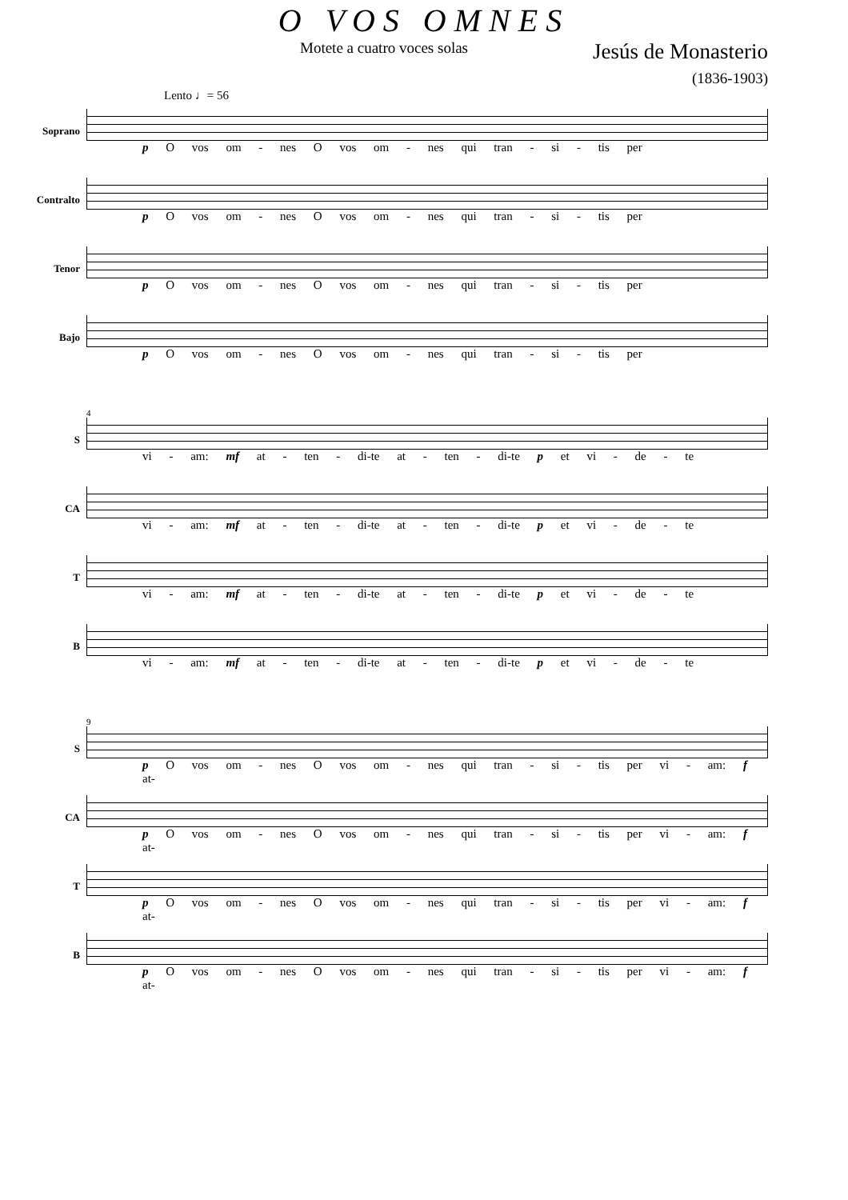O VOS OMNES
Motete a cuatro voces solas Jesús de Monasterio
(1836-1903)
Lento ♩= 56
Soprano
p O vos om - nes O vos om - nes qui tran - si - tis per
Contralto
p O vos om - nes O vos om - nes qui tran - si - tis per
Tenor
p O vos om - nes O vos om - nes qui tran - si - tis per
Bajo
p O vos om - nes O vos om - nes qui tran - si - tis per
4
S
vi - am: mf at - ten - di-te at - ten - di-te p et vi - de - te
CA
vi - am: mf at - ten - di-te at - ten - di-te p et vi - de - te
T
vi - am: mf at - ten - di-te at - ten - di-te p et vi - de - te
B
vi - am: mf at - ten - di-te at - ten - di-te p et vi - de - te
9
S
p O vos om - nes O vos om - nes qui tran - si - tis per vi - am: f at-
CA
p O vos om - nes O vos om - nes qui tran - si - tis per vi - am: f at-
T
p O vos om - nes O vos om - nes qui tran - si - tis per vi - am: f at-
B
p O vos om - nes O vos om - nes qui tran - si - tis per vi - am: f at-